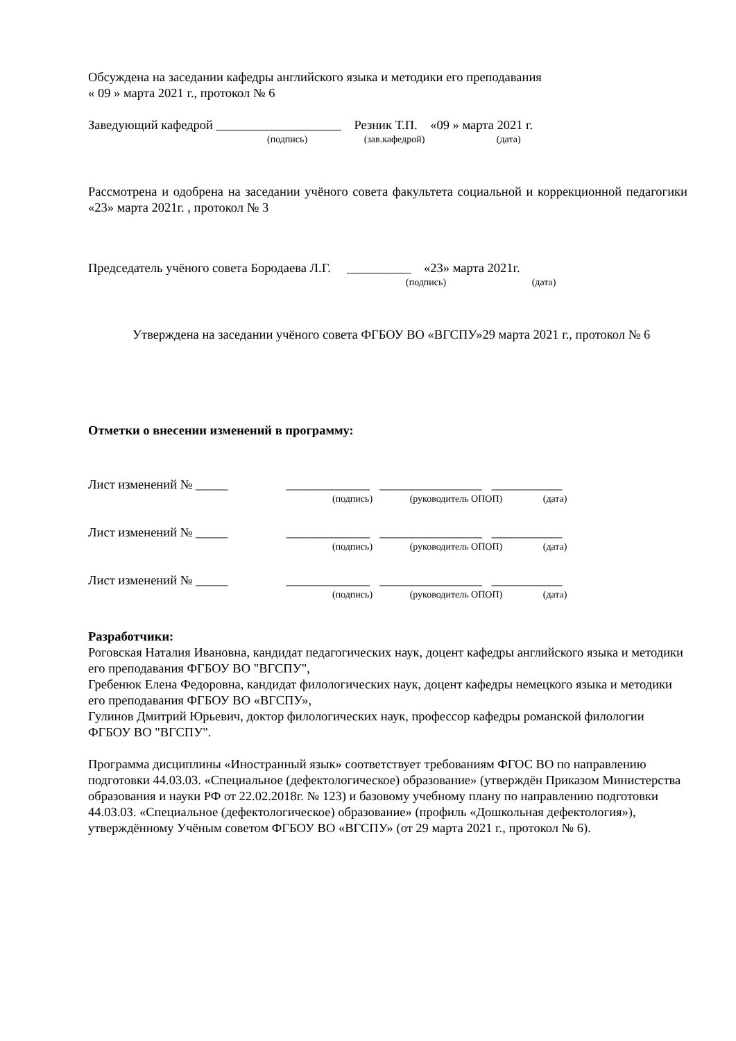Обсуждена на заседании кафедры английского языка и методики его преподавания
« 09 » марта 2021 г., протокол № 6
Заведующий кафедрой Резник Т.П. «09 » марта 2021 г.
(подпись) (зав.кафедрой) (дата)
Рассмотрена и одобрена на заседании учёного совета факультета социальной и коррекционной педагогики «23» марта 2021г. , протокол № 3
Председатель учёного совета Бородаева Л.Г. __________ «23» марта 2021г.
(подпись) (дата)
Утверждена на заседании учёного совета ФГБОУ ВО «ВГСПУ»29 марта 2021 г., протокол № 6
Отметки о внесении изменений в программу:
Лист изменений № _____ _____________ ________________ ___________
(подпись) (руководитель ОПОП) (дата)
Лист изменений № _____ _____________ ________________ ___________
(подпись) (руководитель ОПОП) (дата)
Лист изменений № _____ _____________ ________________ ___________
(подпись) (руководитель ОПОП) (дата)
Разработчики:
Роговская Наталия Ивановна, кандидат педагогических наук, доцент кафедры английского языка и методики его преподавания ФГБОУ ВО "ВГСПУ",
Гребенюк Елена Федоровна, кандидат филологических наук, доцент кафедры немецкого языка и методики его преподавания ФГБОУ ВО «ВГСПУ»,
Гулинов Дмитрий Юрьевич, доктор филологических наук, профессор кафедры романской филологии ФГБОУ ВО "ВГСПУ".
Программа дисциплины «Иностранный язык» соответствует требованиям ФГОС ВО по направлению подготовки 44.03.03. «Специальное (дефектологическое) образование» (утверждён Приказом Министерства образования и науки РФ от 22.02.2018г. № 123) и базовому учебному плану по направлению подготовки 44.03.03. «Специальное (дефектологическое) образование» (профиль «Дошкольная дефектология»), утверждённому Учёным советом ФГБОУ ВО «ВГСПУ» (от 29 марта 2021 г., протокол № 6).